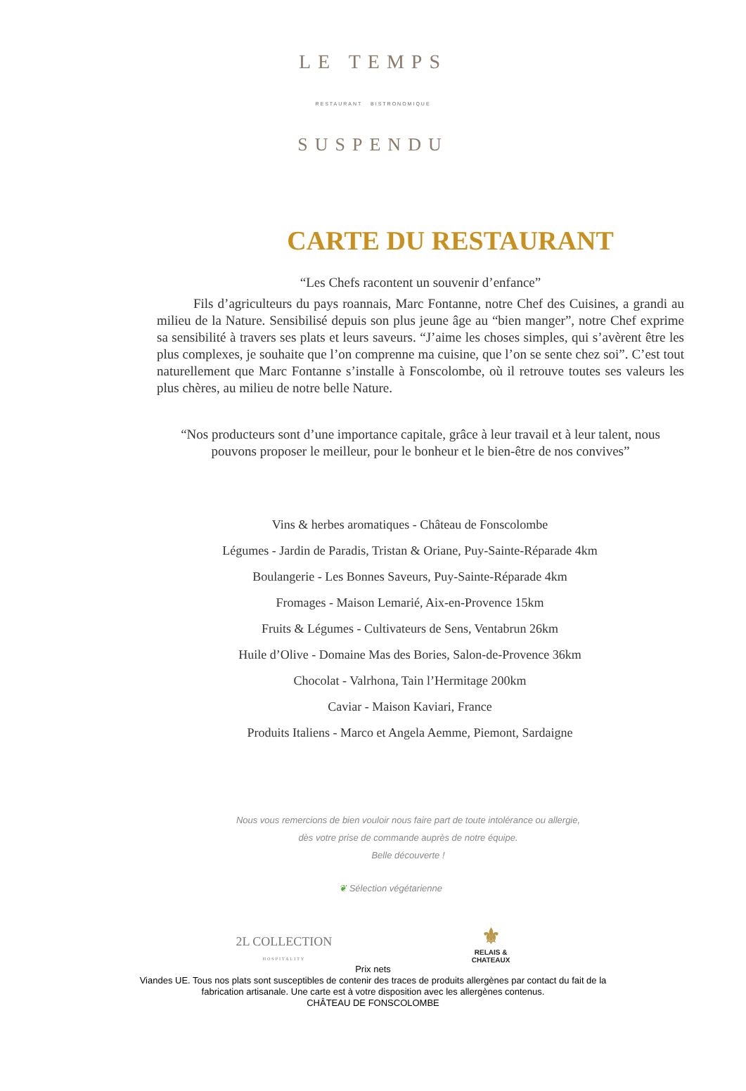LE TEMPS
RESTAURANT BISTRONOMIQUE
SUSPENDU
CARTE DU RESTAURANT
“Les Chefs racontent un souvenir d’enfance”
Fils d’agriculteurs du pays roannais, Marc Fontanne, notre Chef des Cuisines, a grandi au milieu de la Nature. Sensibilisé depuis son plus jeune âge au “bien manger”, notre Chef exprime sa sensibilité à travers ses plats et leurs saveurs. “J’aime les choses simples, qui s’avèrent être les plus complexes, je souhaite que l’on comprenne ma cuisine, que l’on se sente chez soi”. C’est tout naturellement que Marc Fontanne s’installe à Fonscolombe, où il retrouve toutes ses valeurs les plus chères, au milieu de notre belle Nature.
“Nos producteurs sont d’une importance capitale, grâce à leur travail et à leur talent, nous pouvons proposer le meilleur, pour le bonheur et le bien-être de nos convives”
Vins & herbes aromatiques - Château de Fonscolombe
Légumes - Jardin de Paradis, Tristan & Oriane, Puy-Sainte-Réparade 4km
Boulangerie - Les Bonnes Saveurs, Puy-Sainte-Réparade 4km
Fromages - Maison Lemarié, Aix-en-Provence 15km
Fruits & Légumes - Cultivateurs de Sens, Ventabrun 26km
Huile d’Olive - Domaine Mas des Bories, Salon-de-Provence 36km
Chocolat - Valrhona, Tain l’Hermitage 200km
Caviar - Maison Kaviari, France
Produits Italiens - Marco et Angela Aemme, Piemont, Sardaigne
Nous vous remercions de bien vouloir nous faire part de toute intolérance ou allergie,
dès votre prise de commande auprès de notre équipe.
Belle découverte !
❦ Sélection végétarienne
2L COLLECTION
HOSPITALITY
⚜
RELAIS &
CHATEAUX
Prix nets
Viandes UE. Tous nos plats sont susceptibles de contenir des traces de produits allergènes par contact du fait de la
fabrication artisanale. Une carte est à votre disposition avec les allergènes contenus.
CHÂTEAU DE FONSCOLOMBE